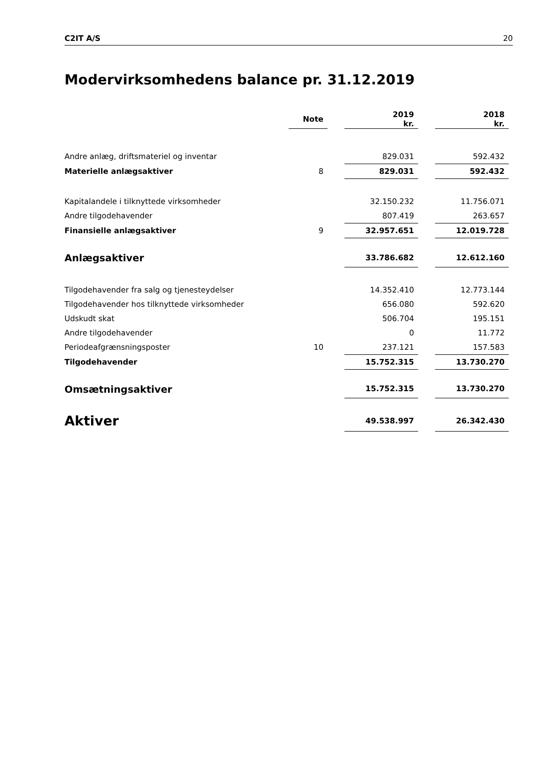C2IT A/S 20
Modervirksomhedens balance pr. 31.12.2019
| | Note | | 2019 kr. | | 2018 kr. |
| Andre anlæg, driftsmateriel og inventar | | | 829.031 | | 592.432 |
| Materielle anlægsaktiver | 8 | | 829.031 | | 592.432 |
| Kapitalandele i tilknyttede virksomheder | | | 32.150.232 | | 11.756.071 |
| Andre tilgodehavender | | | 807.419 | | 263.657 |
| Finansielle anlægsaktiver | 9 | | 32.957.651 | | 12.019.728 |
| Anlægsaktiver | | | 33.786.682 | | 12.612.160 |
| Tilgodehavender fra salg og tjenesteydelser | | | 14.352.410 | | 12.773.144 |
| Tilgodehavender hos tilknyttede virksomheder | | | 656.080 | | 592.620 |
| Udskudt skat | | | 506.704 | | 195.151 |
| Andre tilgodehavender | | | 0 | | 11.772 |
| Periodeafgrænsningsposter | 10 | | 237.121 | | 157.583 |
| Tilgodehavender | | | 15.752.315 | | 13.730.270 |
| Omsætningsaktiver | | | 15.752.315 | | 13.730.270 |
| Aktiver | | | 49.538.997 | | 26.342.430 |